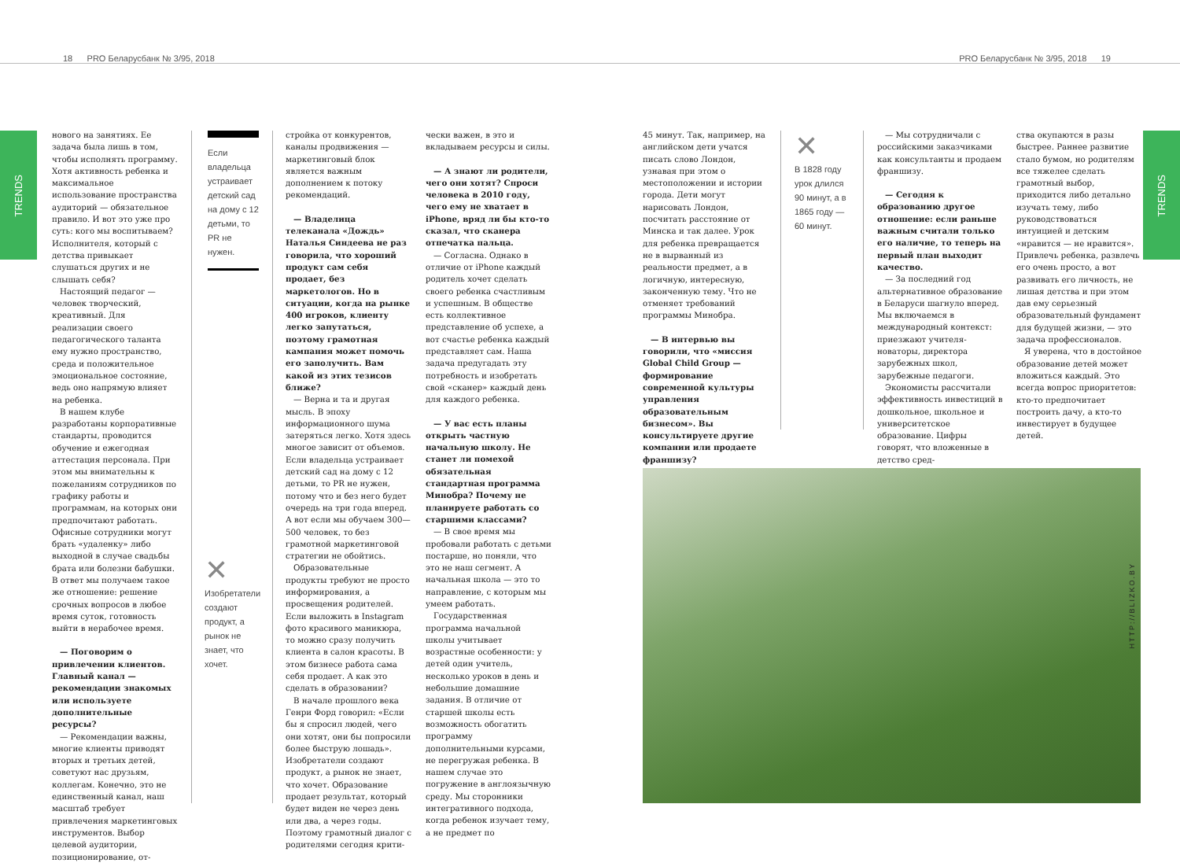18 PRO Беларусбанк № 3/95, 2018
PRO Беларусбанк № 3/95, 2018 19
TRENDS
TRENDS
нового на занятиях. Ее задача была лишь в том, чтобы исполнять программу. Хотя активность ребенка и максимальное использование пространства аудиторий — обязательное правило. И вот это уже про суть: кого мы воспитываем? Исполнителя, который с детства привыкает слушаться других и не слышать себя?
Настоящий педагог — человек творческий, креативный. Для реализации своего педагогического таланта ему нужно пространство, среда и положительное эмоциональное состояние, ведь оно напрямую влияет на ребенка.
В нашем клубе разработаны корпоративные стандарты, проводится обучение и ежегодная аттестация персонала. При этом мы внимательны к пожеланиям сотрудников по графику работы и программам, на которых они предпочитают работать. Офисные сотрудники могут брать «удаленку» либо выходной в случае свадьбы брата или болезни бабушки. В ответ мы получаем такое же отношение: решение срочных вопросов в любое время суток, готовность выйти в нерабочее время.
— Поговорим о привлечении клиентов. Главный канал — рекомендации знакомых или используете дополнительные ресурсы?
— Рекомендации важны, многие клиенты приводят вторых и третьих детей, советуют нас друзьям, коллегам. Конечно, это не единственный канал, наш масштаб требует привлечения маркетинговых инструментов. Выбор целевой аудитории, позиционирование, от-
Если владельца устраивает детский сад на дому с 12 детьми, то PR не нужен.
✕
Изобретатели создают продукт, а рынок не знает, что хочет.
стройка от конкурентов, каналы продвижения — маркетинговый блок является важным дополнением к потоку рекомендаций.
— Владелица телеканала «Дождь» Наталья Синдеева не раз говорила, что хороший продукт сам себя продает, без маркетологов. Но в ситуации, когда на рынке 400 игроков, клиенту легко запутаться, поэтому грамотная кампания может помочь его заполучить. Вам какой из этих тезисов ближе?
— Верна и та и другая мысль. В эпоху информационного шума затеряться легко. Хотя здесь многое зависит от объемов. Если владельца устраивает детский сад на дому с 12 детьми, то PR не нужен, потому что и без него будет очередь на три года вперед. А вот если мы обучаем 300—500 человек, то без грамотной маркетинговой стратегии не обойтись.
Образовательные продукты требуют не просто информирования, а просвещения родителей. Если выложить в Instagram фото красивого маникюра, то можно сразу получить клиента в салон красоты. В этом бизнесе работа сама себя продает. А как это сделать в образовании?
В начале прошлого века Генри Форд говорил: «Если бы я спросил людей, чего они хотят, они бы попросили более быструю лошадь». Изобретатели создают продукт, а рынок не знает, что хочет. Образование продает результат, который будет виден не через день или два, а через годы. Поэтому грамотный диалог с родителями сегодня крити-
чески важен, в это и вкладываем ресурсы и силы.
— А знают ли родители, чего они хотят? Спроси человека в 2010 году, чего ему не хватает в iPhone, вряд ли бы кто-то сказал, что сканера отпечатка пальца.
— Согласна. Однако в отличие от iPhone каждый родитель хочет сделать своего ребенка счастливым и успешным. В обществе есть коллективное представление об успехе, а вот счастье ребенка каждый представляет сам. Наша задача предугадать эту потребность и изобретать свой «сканер» каждый день для каждого ребенка.
— У вас есть планы открыть частную начальную школу. Не станет ли помехой обязательная стандартная программа Минобра? Почему не планируете работать со старшими классами?
— В свое время мы пробовали работать с детьми постарше, но поняли, что это не наш сегмент. А начальная школа — это то направление, с которым мы умеем работать.
Государственная программа начальной школы учитывает возрастные особенности: у детей один учитель, несколько уроков в день и небольшие домашние задания. В отличие от старшей школы есть возможность обогатить программу дополнительными курсами, не перегружая ребенка. В нашем случае это погружение в англоязычную среду. Мы сторонники интегративного подхода, когда ребенок изучает тему, а не предмет по
45 минут. Так, например, на английском дети учатся писать слово Лондон, узнавая при этом о местоположении и истории города. Дети могут нарисовать Лондон, посчитать расстояние от Минска и так далее. Урок для ребенка превращается не в вырванный из реальности предмет, а в логичную, интересную, законченную тему. Что не отменяет требований программы Минобра.
— В интервью вы говорили, что «миссия Global Child Group — формирование современной культуры управления образовательным бизнесом». Вы консультируете другие компании или продаете франшизу?
✕
В 1828 году урок длился 90 минут, а в 1865 году — 60 минут.
— Мы сотрудничали с российскими заказчиками как консультанты и продаем франшизу.
— Сегодня к образованию другое отношение: если раньше важным считали только его наличие, то теперь на первый план выходит качество.
— За последний год альтернативное образование в Беларуси шагнуло вперед. Мы включаемся в международный контекст: приезжают учителя-новаторы, директора зарубежных школ, зарубежные педагоги.
Экономисты рассчитали эффективность инвестиций в дошкольное, школьное и университетское образование. Цифры говорят, что вложенные в детство сред-
ства окупаются в разы быстрее. Раннее развитие стало бумом, но родителям все тяжелее сделать грамотный выбор, приходится либо детально изучать тему, либо руководствоваться интуицией и детским «нравится — не нравится». Привлечь ребенка, развлечь его очень просто, а вот развивать его личность, не лишая детства и при этом дав ему серьезный образовательный фундамент для будущей жизни, — это задача профессионалов.
Я уверена, что в достойное образование детей может вложиться каждый. Это всегда вопрос приоритетов: кто-то предпочитает построить дачу, а кто-то инвестирует в будущее детей.
HTTP://BLIZKO.BY